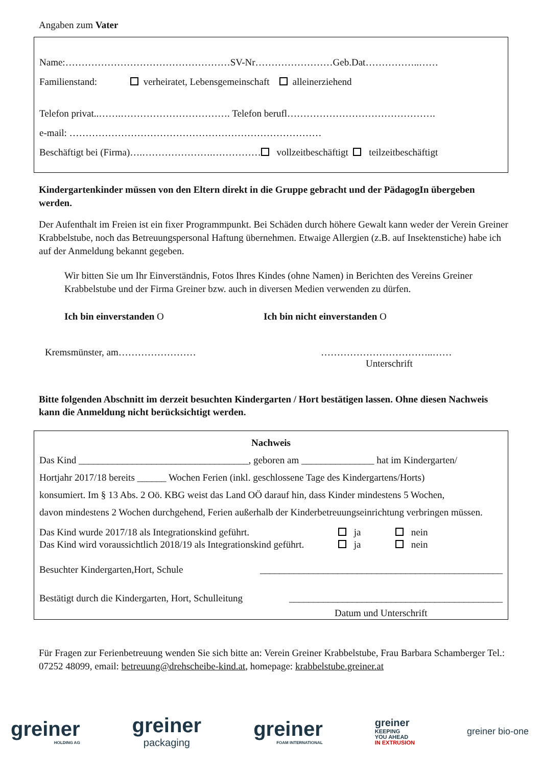Angaben zum Vater
Name:……………………………………………SV-Nr……………………Geb.Dat……………..……
Familienstand: verheiratet, Lebensgemeinschaft alleinerziehend
Telefon privat..…….……………………………. Telefon berufl……………………………………….
e-mail: ……………………………………………………………………
Beschäftigt bei (Firma)….………………….…………… vollzeitbeschäftigt teilzeitbeschäftigt
Kindergartenkinder müssen von den Eltern direkt in die Gruppe gebracht und der PädagogIn übergeben werden.
Der Aufenthalt im Freien ist ein fixer Programmpunkt. Bei Schäden durch höhere Gewalt kann weder der Verein Greiner Krabbelstube, noch das Betreuungspersonal Haftung übernehmen. Etwaige Allergien (z.B. auf Insektenstiche) habe ich auf der Anmeldung bekannt gegeben.
Wir bitten Sie um Ihr Einverständnis, Fotos Ihres Kindes (ohne Namen) in Berichten des Vereins Greiner Krabbelstube und der Firma Greiner bzw. auch in diversen Medien verwenden zu dürfen.
Ich bin einverstanden O Ich bin nicht einverstanden O
Kremsmünster, am…………………… ……………………………..……
Unterschrift
Bitte folgenden Abschnitt im derzeit besuchten Kindergarten / Hort bestätigen lassen. Ohne diesen Nachweis kann die Anmeldung nicht berücksichtigt werden.
Nachweis
Das Kind ___________________________________, geboren am _______________ hat im Kindergarten/
Hortjahr 2017/18 bereits ______ Wochen Ferien (inkl. geschlossene Tage des Kindergartens/Horts)
konsumiert. Im § 13 Abs. 2 Oö. KBG weist das Land OÖ darauf hin, dass Kinder mindestens 5 Wochen,
davon mindestens 2 Wochen durchgehend, Ferien außerhalb der Kinderbetreuungseinrichtung verbringen müssen.
Das Kind wurde 2017/18 als Integrationskind geführt. ja nein
Das Kind wird voraussichtlich 2018/19 als Integrationskind geführt. ja nein
Besuchter Kindergarten,Hort, Schule __________________________________________________
Bestätigt durch die Kindergarten, Hort, Schulleitung ____________________________________________
Datum und Unterschrift
Für Fragen zur Ferienbetreuung wenden Sie sich bitte an: Verein Greiner Krabbelstube, Frau Barbara Schamberger Tel.: 07252 48099, email: betreuung@drehscheibe-kind.at, homepage: krabbelstube.greiner.at
greiner
HOLDING AG
greiner
packaging
greiner
FOAM INTERNATIONAL
greiner
KEEPING
YOU AHEAD
IN EXTRUSION
greiner bio-one